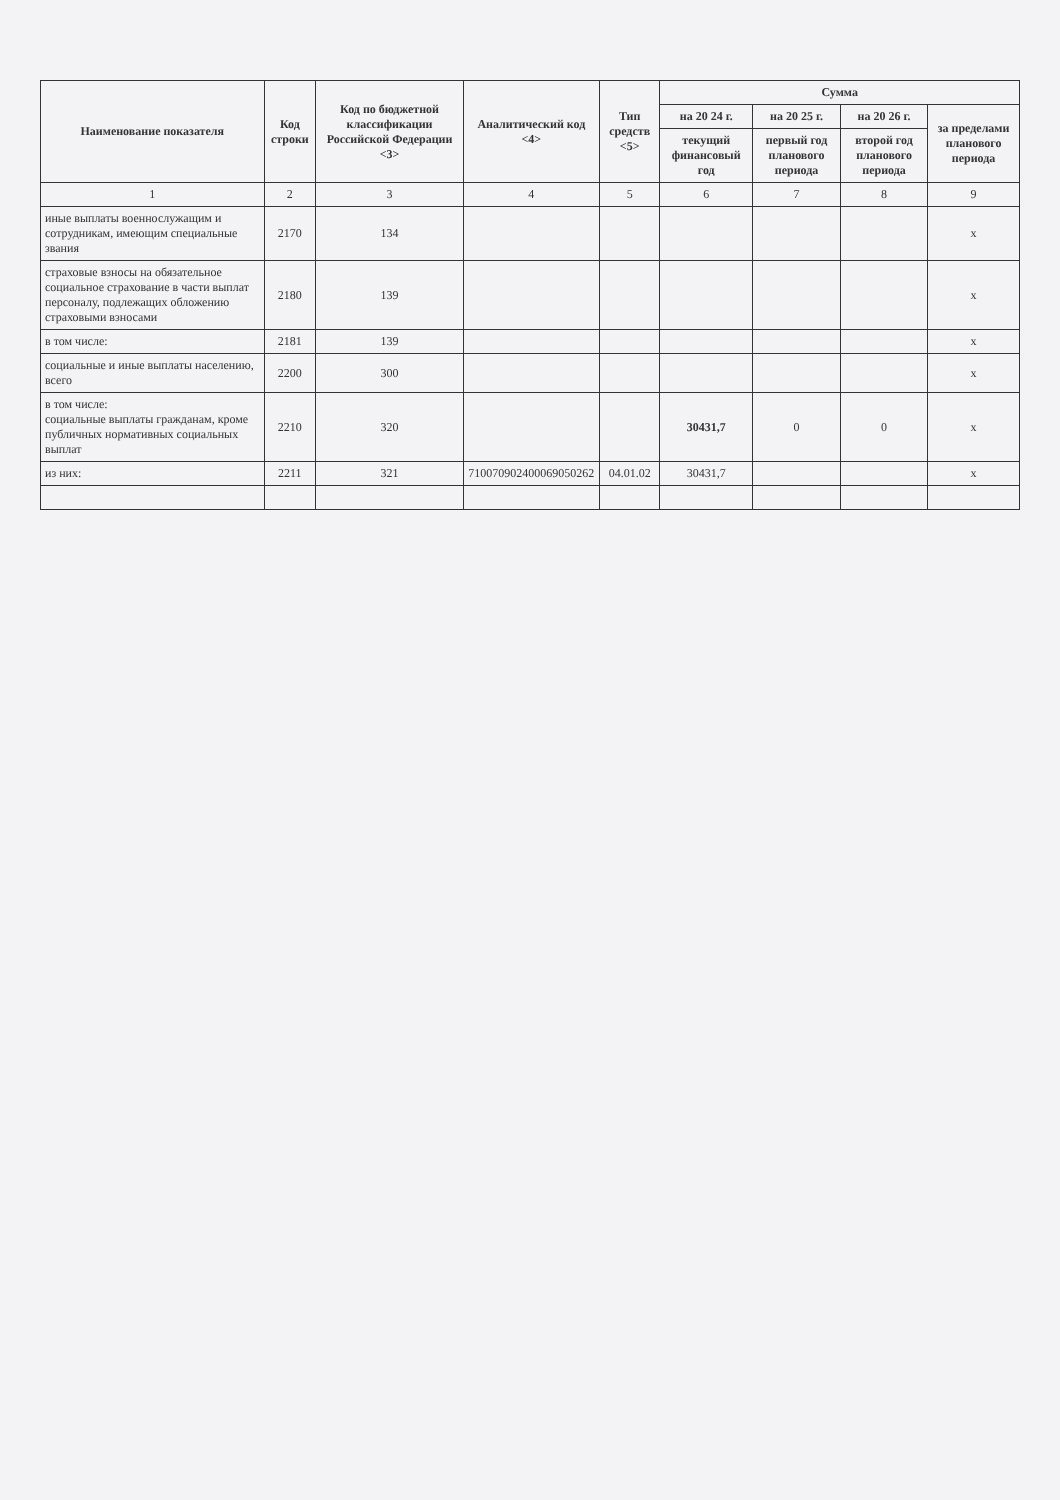| Наименование показателя | Код строки | Код по бюджетной классификации Российской Федерации <3> | Аналитический код <4> | Тип средств <5> | Сумма | | | |
| --- | --- | --- | --- | --- | --- | --- | --- | --- |
| | | | | | на 20 24 г. | на 20 25 г. | на 20 26 г. | за пределами планового периода |
| | | | | | текущий финансовый год | первый год планового периода | второй год планового периода | |
| 1 | 2 | 3 | 4 | 5 | 6 | 7 | 8 | 9 |
| иные выплаты военнослужащим и сотрудникам, имеющим специальные звания | 2170 | 134 | | | | | | x |
| страховые взносы на обязательное социальное страхование в части выплат персоналу, подлежащих обложению страховыми взносами | 2180 | 139 | | | | | | x |
| в том числе: | 2181 | 139 | | | | | | x |
| социальные и иные выплаты населению, всего | 2200 | 300 | | | | | | x |
| в том числе: социальные выплаты гражданам, кроме публичных нормативных социальных выплат | 2210 | 320 | | | 30431,7 | 0 | 0 | x |
| из них: | 2211 | 321 | 710070902400069050262 | 04.01.02 | 30431,7 | | | x |